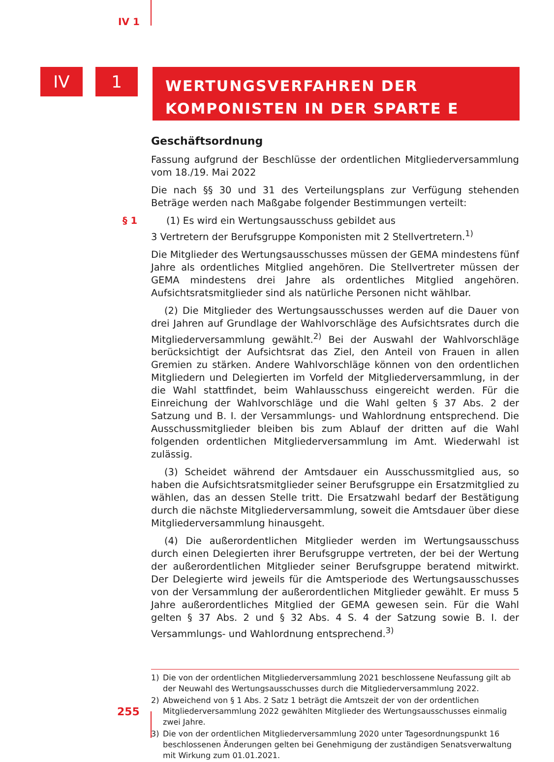IV 1
IV 1
WERTUNGSVERFAHREN DER
KOMPONISTEN IN DER SPARTE E
Geschäftsordnung
Fassung aufgrund der Beschlüsse der ordentlichen Mitgliederversammlung vom 18./19. Mai 2022
Die nach §§ 30 und 31 des Verteilungsplans zur Verfügung stehenden Beträge werden nach Maßgabe folgender Bestimmungen verteilt:
§ 1 (1) Es wird ein Wertungsausschuss gebildet aus
3 Vertretern der Berufsgruppe Komponisten mit 2 Stellvertretern.<sup>1)</sup>
Die Mitglieder des Wertungsausschusses müssen der GEMA mindestens fünf Jahre als ordentliches Mitglied angehören. Die Stellvertreter müssen der GEMA mindestens drei Jahre als ordentliches Mitglied angehören. Aufsichtsratsmitglieder sind als natürliche Personen nicht wählbar.
(2) Die Mitglieder des Wertungsausschusses werden auf die Dauer von drei Jahren auf Grundlage der Wahlvorschläge des Aufsichtsrates durch die Mitgliederversammlung gewählt.<sup>2)</sup> Bei der Auswahl der Wahlvorschläge berücksichtigt der Aufsichtsrat das Ziel, den Anteil von Frauen in allen Gremien zu stärken. Andere Wahlvorschläge können von den ordentlichen Mitgliedern und Delegierten im Vorfeld der Mitgliederversammlung, in der die Wahl stattfindet, beim Wahlausschuss eingereicht werden. Für die Einreichung der Wahlvorschläge und die Wahl gelten § 37 Abs. 2 der Satzung und B. I. der Versammlungs- und Wahlordnung entsprechend. Die Ausschussmitglieder bleiben bis zum Ablauf der dritten auf die Wahl folgenden ordentlichen Mitgliederversammlung im Amt. Wiederwahl ist zulässig.
(3) Scheidet während der Amtsdauer ein Ausschussmitglied aus, so haben die Aufsichtsratsmitglieder seiner Berufsgruppe ein Ersatzmitglied zu wählen, das an dessen Stelle tritt. Die Ersatzwahl bedarf der Bestätigung durch die nächste Mitgliederversammlung, soweit die Amtsdauer über diese Mitgliederversammlung hinausgeht.
(4) Die außerordentlichen Mitglieder werden im Wertungsausschuss durch einen Delegierten ihrer Berufsgruppe vertreten, der bei der Wertung der außerordentlichen Mitglieder seiner Berufsgruppe beratend mitwirkt. Der Delegierte wird jeweils für die Amtsperiode des Wertungsausschusses von der Versammlung der außerordentlichen Mitglieder gewählt. Er muss 5 Jahre außerordentliches Mitglied der GEMA gewesen sein. Für die Wahl gelten § 37 Abs. 2 und § 32 Abs. 4 S. 4 der Satzung sowie B. I. der Versammlungs- und Wahlordnung entsprechend.<sup>3)</sup>
1) Die von der ordentlichen Mitgliederversammlung 2021 beschlossene Neufassung gilt ab der Neuwahl des Wertungsausschusses durch die Mitgliederversammlung 2022.
2) Abweichend von § 1 Abs. 2 Satz 1 beträgt die Amtszeit der von der ordentlichen Mitgliederversammlung 2022 gewählten Mitglieder des Wertungsausschusses einmalig zwei Jahre.
3) Die von der ordentlichen Mitgliederversammlung 2020 unter Tagesordnungspunkt 16 beschlossenen Änderungen gelten bei Genehmigung der zuständigen Senatsverwaltung mit Wirkung zum 01.01.2021.
255